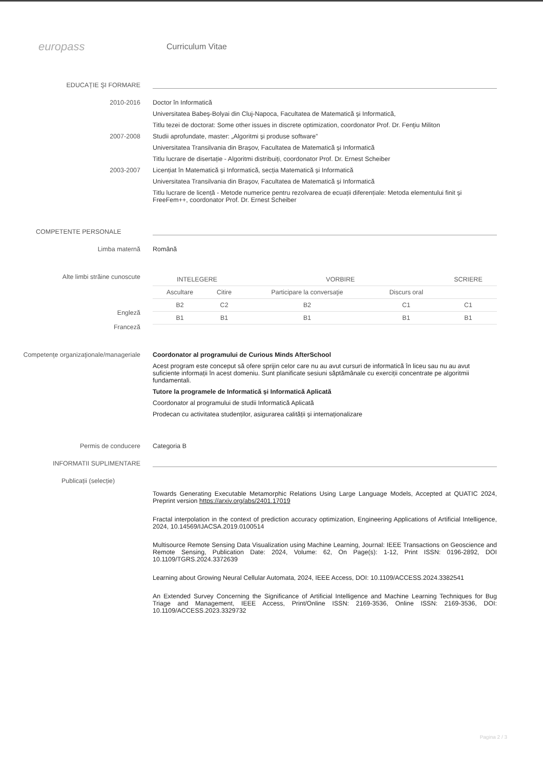europass
Curriculum Vitae
EDUCAȚIE ŞI FORMARE
2010-2016 Doctor în Informatică
Universitatea Babeș-Bolyai din Cluj-Napoca, Facultatea de Matematică și Informatică,
Titlu tezei de doctorat: Some other issues in discrete optimization, coordonator Prof. Dr. Fenţiu Militon
2007-2008 Studii aprofundate, master: „Algoritmi și produse software”
Universitatea Transilvania din Brașov, Facultatea de Matematică și Informatică
Titlu lucrare de disertație - Algoritmi distribuiți, coordonator Prof. Dr. Ernest Scheiber
2003-2007 Licențiat în Matematică și Informatică, secția Matematică și Informatică
Universitatea Transilvania din Brașov, Facultatea de Matematică și Informatică
Titlu lucrare de licență - Metode numerice pentru rezolvarea de ecuații diferențiale: Metoda elementului finit și FreeFem++, coordonator Prof. Dr. Ernest Scheiber
COMPETENTE PERSONALE
Limba maternă Română
Alte limbi străine cunoscute
Engleză
Franceză
| INTELEGERE | | VORBIRE | | SCRIERE |
| --- | --- | --- | --- | --- |
| Ascultare | Citire | Participare la conversaţie | Discurs oral | |
| B2 | C2 | B2 | C1 | C1 |
| B1 | B1 | B1 | B1 | B1 |
Competenţe organizaţionale/manageriale Coordonator al programului de Curious Minds AfterSchool
Acest program este conceput să ofere sprijin celor care nu au avut cursuri de informatică în liceu sau nu au avut suficiente informații în acest domeniu. Sunt planificate sesiuni săptămânale cu exerciții concentrate pe algoritmii fundamentali.
Tutore la programele de Informatică și Informatică Aplicată
Coordonator al programului de studii Informatică Aplicată
Prodecan cu activitatea studenților, asigurarea calității și internaționalizare
Permis de conducere Categoria B
INFORMATII SUPLIMENTARE
Publicații (selecție)
Towards Generating Executable Metamorphic Relations Using Large Language Models, Accepted at QUATIC 2024, Preprint version https://arxiv.org/abs/2401.17019
Fractal interpolation in the context of prediction accuracy optimization, Engineering Applications of Artificial Intelligence, 2024, 10.14569/IJACSA.2019.0100514
Multisource Remote Sensing Data Visualization using Machine Learning, Journal: IEEE Transactions on Geoscience and Remote Sensing, Publication Date: 2024, Volume: 62, On Page(s): 1-12, Print ISSN: 0196-2892, DOI 10.1109/TGRS.2024.3372639
Learning about Growing Neural Cellular Automata, 2024, IEEE Access, DOI: 10.1109/ACCESS.2024.3382541
An Extended Survey Concerning the Significance of Artificial Intelligence and Machine Learning Techniques for Bug Triage and Management, IEEE Access, Print/Online ISSN: 2169-3536, Online ISSN: 2169-3536, DOI: 10.1109/ACCESS.2023.3329732
Pagina 2 / 3